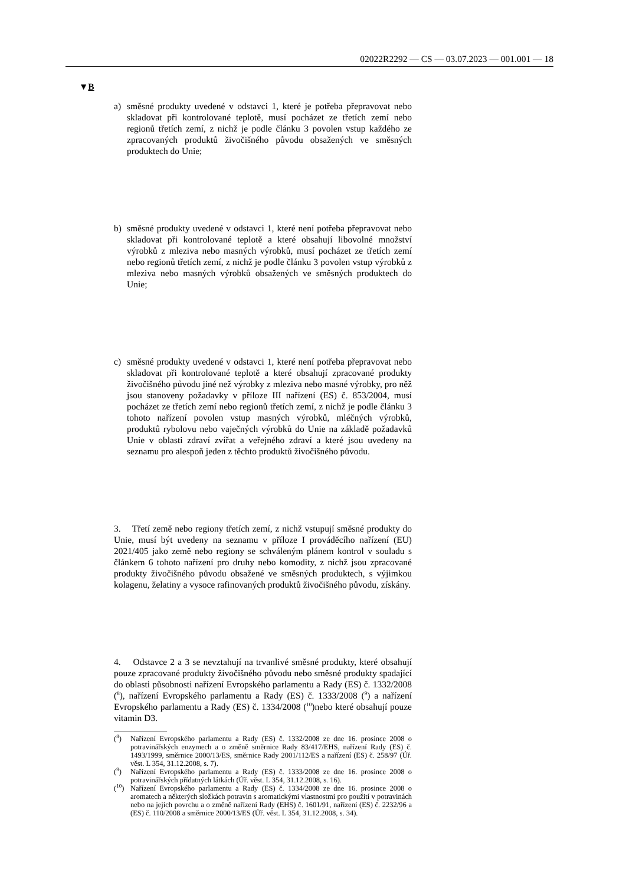02022R2292 — CS — 03.07.2023 — 001.001 — 18
▼B
a) směsné produkty uvedené v odstavci 1, které je potřeba přepravovat nebo skladovat při kontrolované teplotě, musí pocházet ze třetích zemí nebo regionů třetích zemí, z nichž je podle článku 3 povolen vstup každého ze zpracovaných produktů živočišného původu obsažených ve směsných produktech do Unie;
b) směsné produkty uvedené v odstavci 1, které není potřeba přepravovat nebo skladovat při kontrolované teplotě a které obsahují libovolné množství výrobků z mleziva nebo masných výrobků, musí pocházet ze třetích zemí nebo regionů třetích zemí, z nichž je podle článku 3 povolen vstup výrobků z mleziva nebo masných výrobků obsažených ve směsných produktech do Unie;
c) směsné produkty uvedené v odstavci 1, které není potřeba přepravovat nebo skladovat při kontrolované teplotě a které obsahují zpracované produkty živočišného původu jiné než výrobky z mleziva nebo masné výrobky, pro něž jsou stanoveny požadavky v příloze III nařízení (ES) č. 853/2004, musí pocházet ze třetích zemí nebo regionů třetích zemí, z nichž je podle článku 3 tohoto nařízení povolen vstup masných výrobků, mléčných výrobků, produktů rybolovu nebo vaječných výrobků do Unie na základě požadavků Unie v oblasti zdraví zvířat a veřejného zdraví a které jsou uvedeny na seznamu pro alespoň jeden z těchto produktů živočišného původu.
3. Třetí země nebo regiony třetích zemí, z nichž vstupují směsné produkty do Unie, musí být uvedeny na seznamu v příloze I prováděcího nařízení (EU) 2021/405 jako země nebo regiony se schváleným plánem kontrol v souladu s článkem 6 tohoto nařízení pro druhy nebo komodity, z nichž jsou zpracované produkty živočišného původu obsažené ve směsných produktech, s výjimkou kolagenu, želatiny a vysoce rafinovaných produktů živočišného původu, získány.
4. Odstavce 2 a 3 se nevztahují na trvanlivé směsné produkty, které obsahují pouze zpracované produkty živočišného původu nebo směsné produkty spadající do oblasti působnosti nařízení Evropského parlamentu a Rady (ES) č. 1332/2008 (<sup>8</sup>), nařízení Evropského parlamentu a Rady (ES) č. 1333/2008 (<sup>9</sup>) a nařízení Evropského parlamentu a Rady (ES) č. 1334/2008 (<sup>10</sup>)nebo které obsahují pouze vitamin D3.
(<sup>8</sup>) Nařízení Evropského parlamentu a Rady (ES) č. 1332/2008 ze dne 16. prosince 2008 o potravinářských enzymech a o změně směrnice Rady 83/417/EHS, nařízení Rady (ES) č. 1493/1999, směrnice 2000/13/ES, směrnice Rady 2001/112/ES a nařízení (ES) č. 258/97 (Úř. věst. L 354, 31.12.2008, s. 7).
(<sup>9</sup>) Nařízení Evropského parlamentu a Rady (ES) č. 1333/2008 ze dne 16. prosince 2008 o potravinářských přídatných látkách (Úř. věst. L 354, 31.12.2008, s. 16).
(<sup>10</sup>) Nařízení Evropského parlamentu a Rady (ES) č. 1334/2008 ze dne 16. prosince 2008 o aromatech a některých složkách potravin s aromatickými vlastnostmi pro použití v potravinách nebo na jejich povrchu a o změně nařízení Rady (EHS) č. 1601/91, nařízení (ES) č. 2232/96 a (ES) č. 110/2008 a směrnice 2000/13/ES (Úř. věst. L 354, 31.12.2008, s. 34).